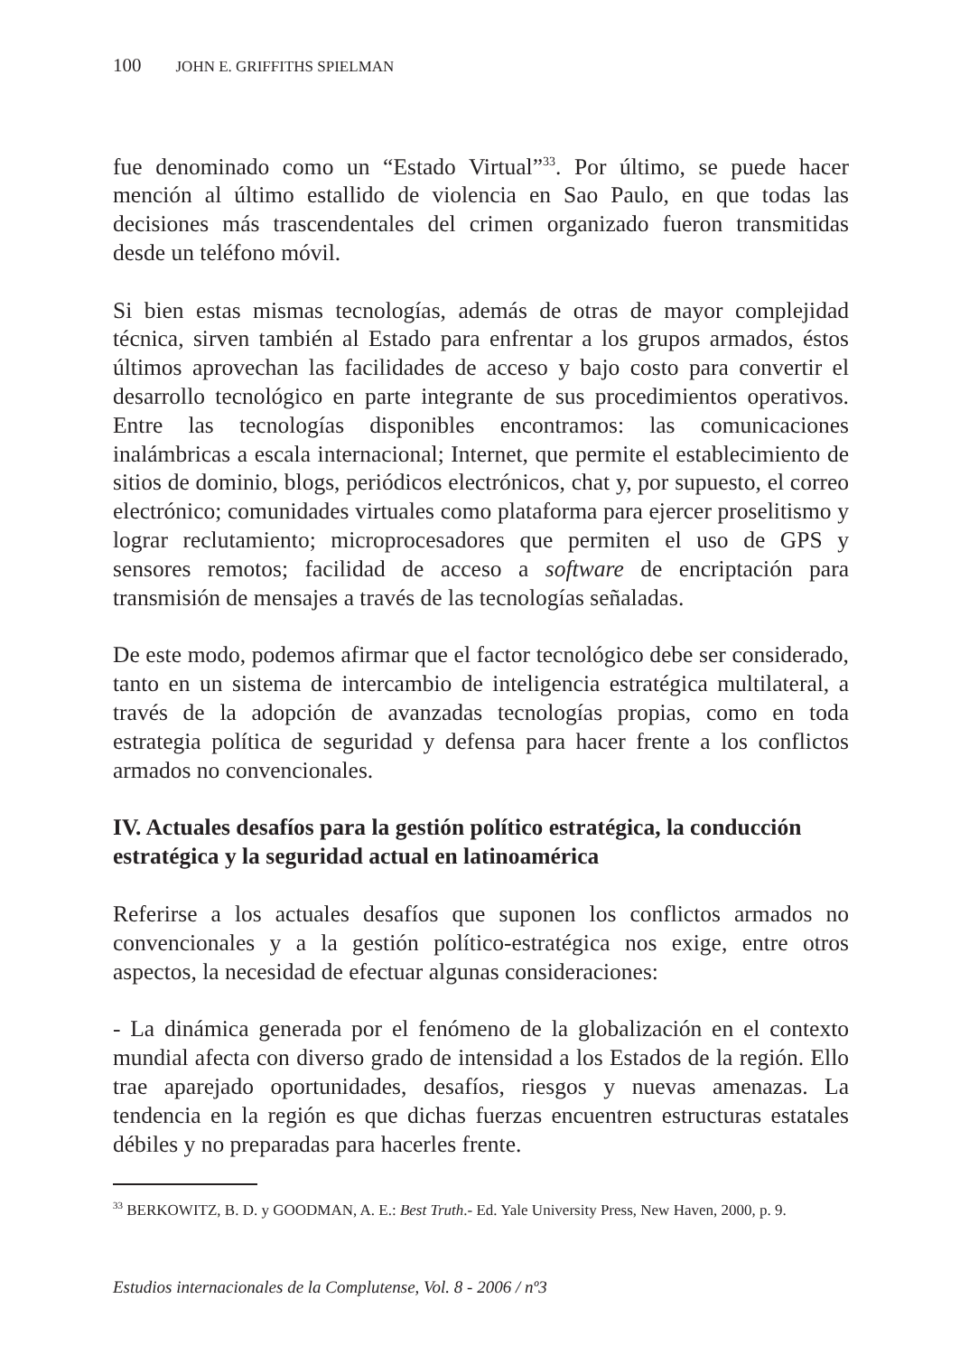100 JOHN E. GRIFFITHS SPIELMAN
fue denominado como un “Estado Virtual”<sup>33</sup>. Por último, se puede hacer mención al último estallido de violencia en Sao Paulo, en que todas las decisiones más trascendentales del crimen organizado fueron transmitidas desde un teléfono móvil.
Si bien estas mismas tecnologías, además de otras de mayor complejidad técnica, sirven también al Estado para enfrentar a los grupos armados, éstos últimos aprovechan las facilidades de acceso y bajo costo para convertir el desarrollo tecnológico en parte integrante de sus procedimientos operativos. Entre las tecnologías disponibles encontramos: las comunicaciones inalámbricas a escala internacional; Internet, que permite el establecimiento de sitios de dominio, blogs, periódicos electrónicos, chat y, por supuesto, el correo electrónico; comunidades virtuales como plataforma para ejercer proselitismo y lograr reclutamiento; microprocesadores que permiten el uso de GPS y sensores remotos; facilidad de acceso a software de encriptación para transmisión de mensajes a través de las tecnologías señaladas.
De este modo, podemos afirmar que el factor tecnológico debe ser considerado, tanto en un sistema de intercambio de inteligencia estratégica multilateral, a través de la adopción de avanzadas tecnologías propias, como en toda estrategia política de seguridad y defensa para hacer frente a los conflictos armados no convencionales.
IV. Actuales desafíos para la gestión político estratégica, la conducción estratégica y la seguridad actual en latinoamérica
Referirse a los actuales desafíos que suponen los conflictos armados no convencionales y a la gestión político-estratégica nos exige, entre otros aspectos, la necesidad de efectuar algunas consideraciones:
- La dinámica generada por el fenómeno de la globalización en el contexto mundial afecta con diverso grado de intensidad a los Estados de la región. Ello trae aparejado oportunidades, desafíos, riesgos y nuevas amenazas. La tendencia en la región es que dichas fuerzas encuentren estructuras estatales débiles y no preparadas para hacerles frente.
<sup>33</sup> BERKOWITZ, B. D. y GOODMAN, A. E.: Best Truth.- Ed. Yale University Press, New Haven, 2000, p. 9.
Estudios internacionales de la Complutense, Vol. 8 - 2006 / nº3